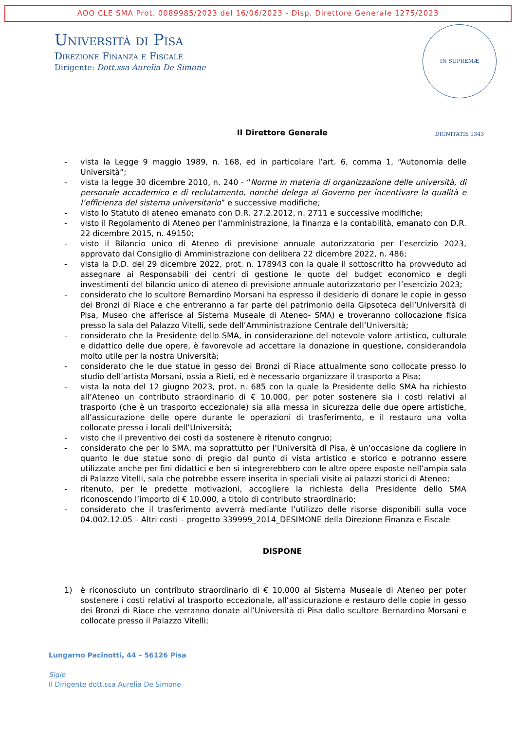AOO CLE SMA Prot. 0089985/2023 del 16/06/2023 - Disp. Direttore Generale 1275/2023
IN SUPREMÆ DIGNITATIS 1343
Università di Pisa
Direzione Finanza e Fiscale
Dirigente: Dott.ssa Aurelia De Simone
Il Direttore Generale
- vista la Legge 9 maggio 1989, n. 168, ed in particolare l’art. 6, comma 1, “Autonomia delle Università”;
- vista la legge 30 dicembre 2010, n. 240 - “Norme in materia di organizzazione delle università, di personale accademico e di reclutamento, nonché delega al Governo per incentivare la qualità e l’efficienza del sistema universitario” e successive modifiche;
- visto lo Statuto di ateneo emanato con D.R. 27.2.2012, n. 2711 e successive modifiche;
- visto il Regolamento di Ateneo per l’amministrazione, la finanza e la contabilità, emanato con D.R. 22 dicembre 2015, n. 49150;
- visto il Bilancio unico di Ateneo di previsione annuale autorizzatorio per l’esercizio 2023, approvato dal Consiglio di Amministrazione con delibera 22 dicembre 2022, n. 486;
- vista la D.D. del 29 dicembre 2022, prot. n. 178943 con la quale il sottoscritto ha provveduto ad assegnare ai Responsabili dei centri di gestione le quote del budget economico e degli investimenti del bilancio unico di ateneo di previsione annuale autorizzatorio per l’esercizio 2023;
- considerato che lo scultore Bernardino Morsani ha espresso il desiderio di donare le copie in gesso dei Bronzi di Riace e che entreranno a far parte del patrimonio della Gipsoteca dell’Università di Pisa, Museo che afferisce al Sistema Museale di Ateneo- SMA) e troveranno collocazione fisica presso la sala del Palazzo Vitelli, sede dell’Amministrazione Centrale dell’Università;
- considerato che la Presidente dello SMA, in considerazione del notevole valore artistico, culturale e didattico delle due opere, è favorevole ad accettare la donazione in questione, considerandola molto utile per la nostra Università;
- considerato che le due statue in gesso dei Bronzi di Riace attualmente sono collocate presso lo studio dell’artista Morsani, ossia a Rieti, ed è necessario organizzare il trasporto a Pisa;
- vista la nota del 12 giugno 2023, prot. n. 685 con la quale la Presidente dello SMA ha richiesto all’Ateneo un contributo straordinario di € 10.000, per poter sostenere sia i costi relativi al trasporto (che è un trasporto eccezionale) sia alla messa in sicurezza delle due opere artistiche, all’assicurazione delle opere durante le operazioni di trasferimento, e il restauro una volta collocate presso i locali dell’Università;
- visto che il preventivo dei costi da sostenere è ritenuto congruo;
- considerato che per lo SMA, ma soprattutto per l’Università di Pisa, è un’occasione da cogliere in quanto le due statue sono di pregio dal punto di vista artistico e storico e potranno essere utilizzate anche per fini didattici e ben si integrerebbero con le altre opere esposte nell’ampia sala di Palazzo Vitelli, sala che potrebbe essere inserita in speciali visite ai palazzi storici di Ateneo;
- ritenuto, per le predette motivazioni, accogliere la richiesta della Presidente dello SMA riconoscendo l’importo di € 10.000, a titolo di contributo straordinario;
- considerato che il trasferimento avverrà mediante l’utilizzo delle risorse disponibili sulla voce 04.002.12.05 – Altri costi – progetto 339999_2014_DESIMONE della Direzione Finanza e Fiscale
DISPONE
1) è riconosciuto un contributo straordinario di € 10.000 al Sistema Museale di Ateneo per poter sostenere i costi relativi al trasporto eccezionale, all’assicurazione e restauro delle copie in gesso dei Bronzi di Riace che verranno donate all’Università di Pisa dallo scultore Bernardino Morsani e collocate presso il Palazzo Vitelli;
Lungarno Pacinotti, 44 – 56126 Pisa
Sigle
Il Dirigente dott.ssa Aurelia De Simone